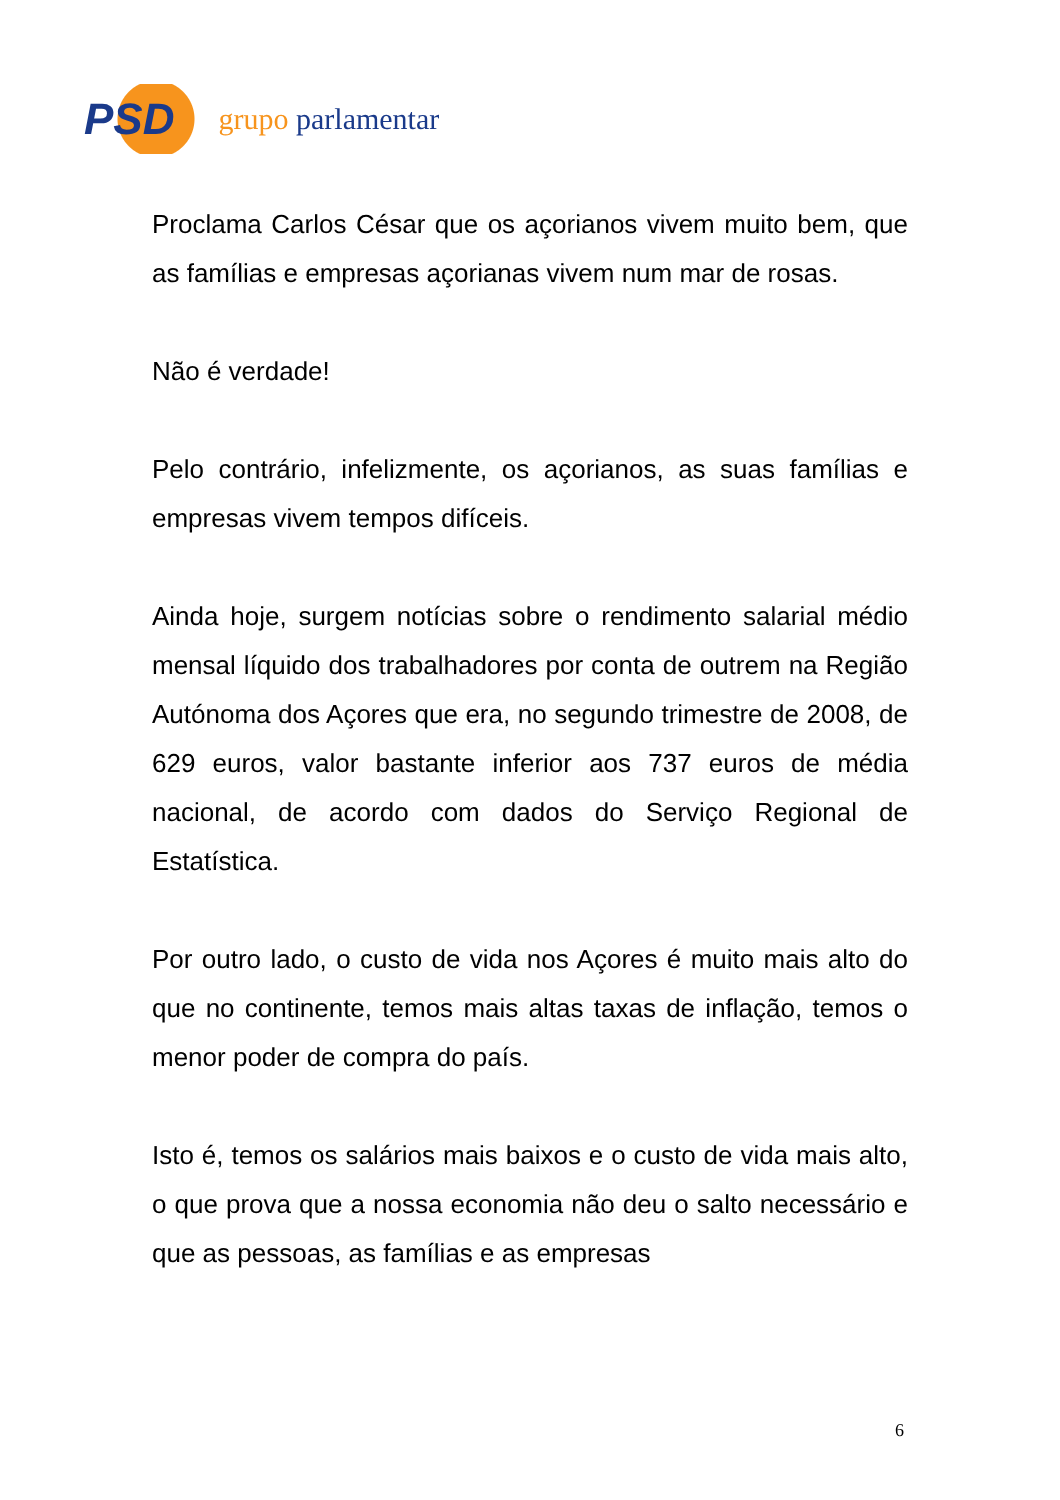PSD grupo parlamentar
Proclama Carlos César que os açorianos vivem muito bem, que as famílias e empresas açorianas vivem num mar de rosas.
Não é verdade!
Pelo contrário, infelizmente, os açorianos, as suas famílias e empresas vivem tempos difíceis.
Ainda hoje, surgem notícias sobre o rendimento salarial médio mensal líquido dos trabalhadores por conta de outrem na Região Autónoma dos Açores que era, no segundo trimestre de 2008, de 629 euros, valor bastante inferior aos 737 euros de média nacional, de acordo com dados do Serviço Regional de Estatística.
Por outro lado, o custo de vida nos Açores é muito mais alto do que no continente, temos mais altas taxas de inflação, temos o menor poder de compra do país.
Isto é, temos os salários mais baixos e o custo de vida mais alto, o que prova que a nossa economia não deu o salto necessário e que as pessoas, as famílias e as empresas
6